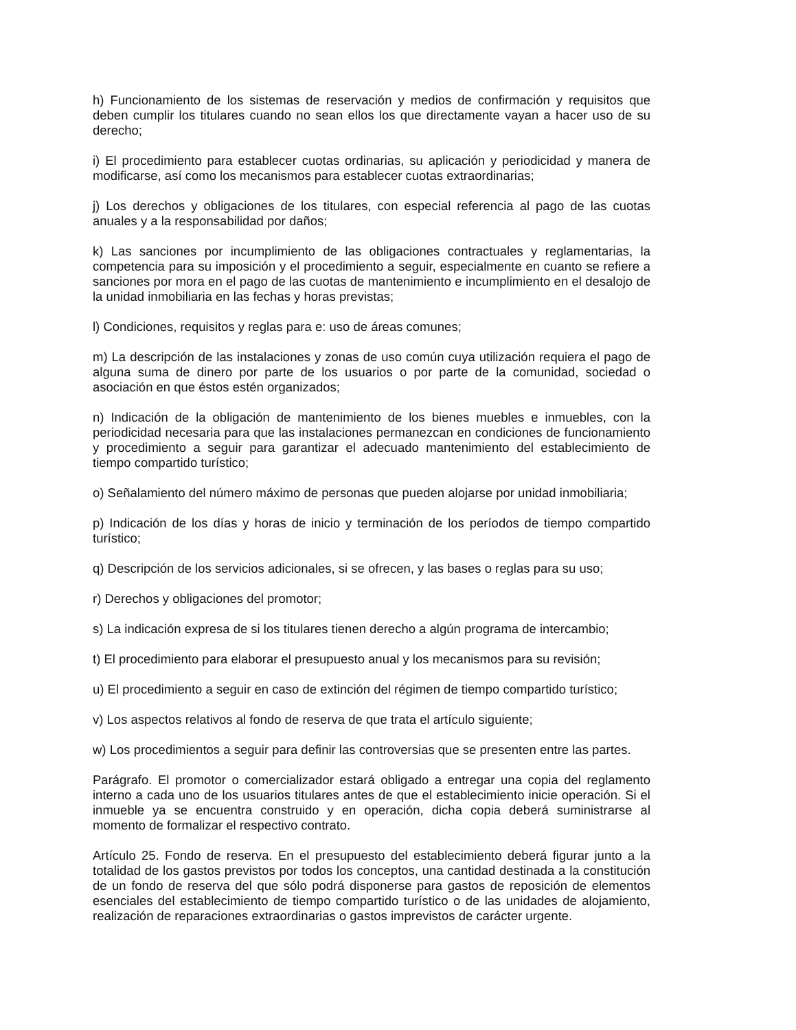h) Funcionamiento de los sistemas de reservación y medios de confirmación y requisitos que deben cumplir los titulares cuando no sean ellos los que directamente vayan a hacer uso de su derecho;
i) El procedimiento para establecer cuotas ordinarias, su aplicación y periodicidad y manera de modificarse, así como los mecanismos para establecer cuotas extraordinarias;
j) Los derechos y obligaciones de los titulares, con especial referencia al pago de las cuotas anuales y a la responsabilidad por daños;
k) Las sanciones por incumplimiento de las obligaciones contractuales y reglamentarias, la competencia para su imposición y el procedimiento a seguir, especialmente en cuanto se refiere a sanciones por mora en el pago de las cuotas de mantenimiento e incumplimiento en el desalojo de la unidad inmobiliaria en las fechas y horas previstas;
l) Condiciones, requisitos y reglas para e: uso de áreas comunes;
m) La descripción de las instalaciones y zonas de uso común cuya utilización requiera el pago de alguna suma de dinero por parte de los usuarios o por parte de la comunidad, sociedad o asociación en que éstos estén organizados;
n) Indicación de la obligación de mantenimiento de los bienes muebles e inmuebles, con la periodicidad necesaria para que las instalaciones permanezcan en condiciones de funcionamiento y procedimiento a seguir para garantizar el adecuado mantenimiento del establecimiento de tiempo compartido turístico;
o) Señalamiento del número máximo de personas que pueden alojarse por unidad inmobiliaria;
p) Indicación de los días y horas de inicio y terminación de los períodos de tiempo compartido turístico;
q) Descripción de los servicios adicionales, si se ofrecen, y las bases o reglas para su uso;
r) Derechos y obligaciones del promotor;
s) La indicación expresa de si los titulares tienen derecho a algún programa de intercambio;
t) El procedimiento para elaborar el presupuesto anual y los mecanismos para su revisión;
u) El procedimiento a seguir en caso de extinción del régimen de tiempo compartido turístico;
v) Los aspectos relativos al fondo de reserva de que trata el artículo siguiente;
w) Los procedimientos a seguir para definir las controversias que se presenten entre las partes.
Parágrafo. El promotor o comercializador estará obligado a entregar una copia del reglamento interno a cada uno de los usuarios titulares antes de que el establecimiento inicie operación. Si el inmueble ya se encuentra construido y en operación, dicha copia deberá suministrarse al momento de formalizar el respectivo contrato.
Artículo 25. Fondo de reserva. En el presupuesto del establecimiento deberá figurar junto a la totalidad de los gastos previstos por todos los conceptos, una cantidad destinada a la constitución de un fondo de reserva del que sólo podrá disponerse para gastos de reposición de elementos esenciales del establecimiento de tiempo compartido turístico o de las unidades de alojamiento, realización de reparaciones extraordinarias o gastos imprevistos de carácter urgente.